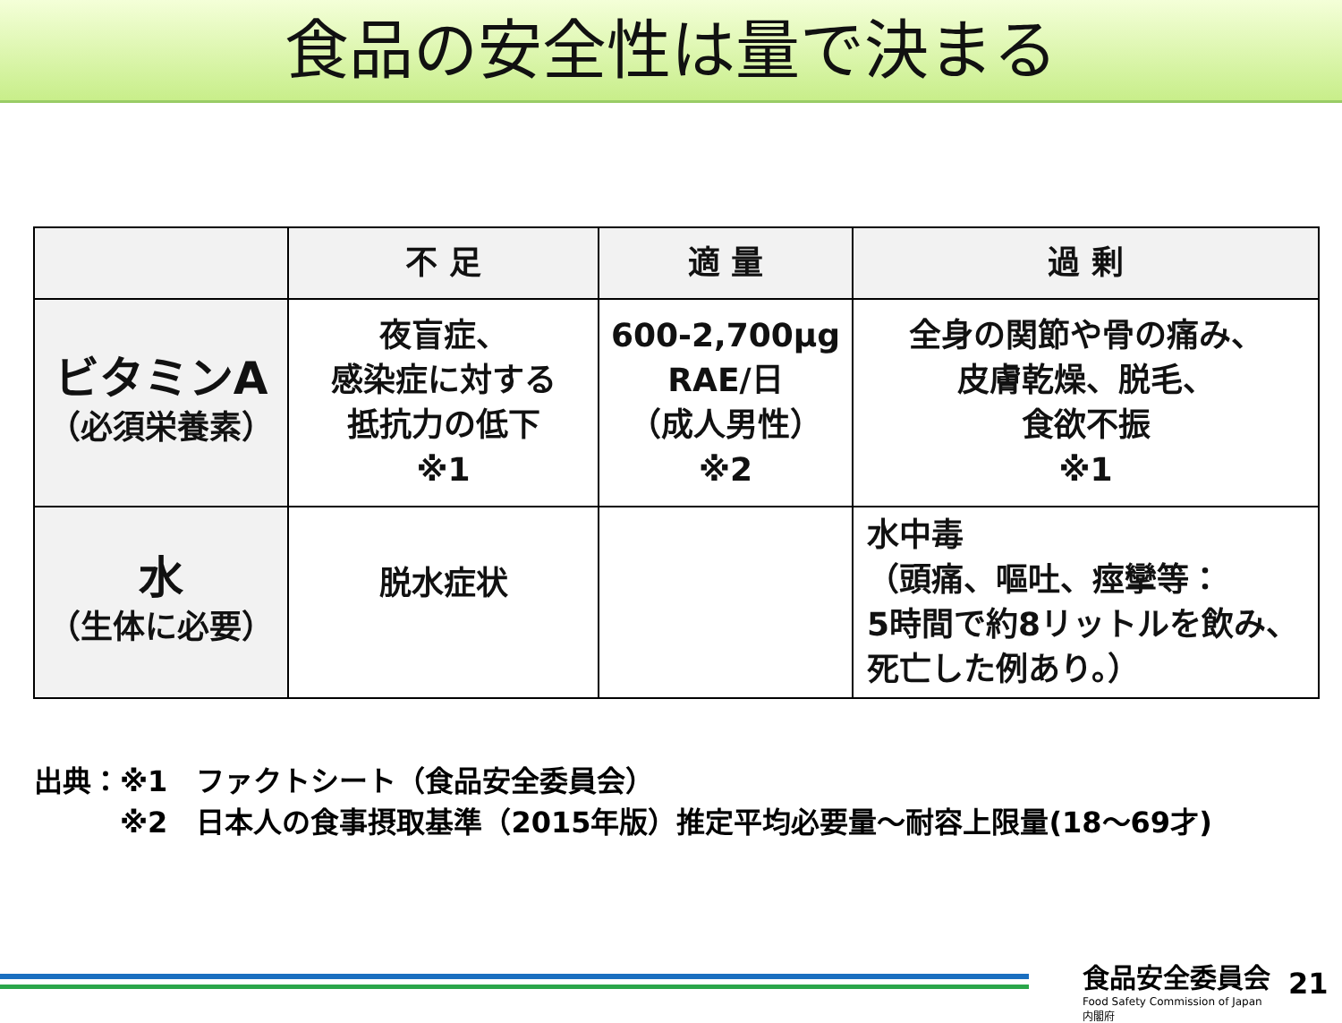食品の安全性は量で決まる
| | 不 足 | 適 量 | 過 剰 |
| --- | --- | --- | --- |
| ビタミンA （必須栄養素） | 夜盲症、 感染症に対する 抵抗力の低下 ※1 | 600-2,700μg RAE/日 （成人男性） ※2 | 全身の関節や骨の痛み、 皮膚乾燥、脱毛、 食欲不振 ※1 |
| 水 （生体に必要） | 脱水症状 | | 水中毒 （頭痛、嘔吐、痙攣等： 5時間で約8リットルを飲み、 死亡した例あり。） |
出典：※1　ファクトシート（食品安全委員会）
　　　※2　日本人の食事摂取基準（2015年版）推定平均必要量～耐容上限量(18～69才)
食品安全委員会
Food Safety Commission of Japan
内閣府
21